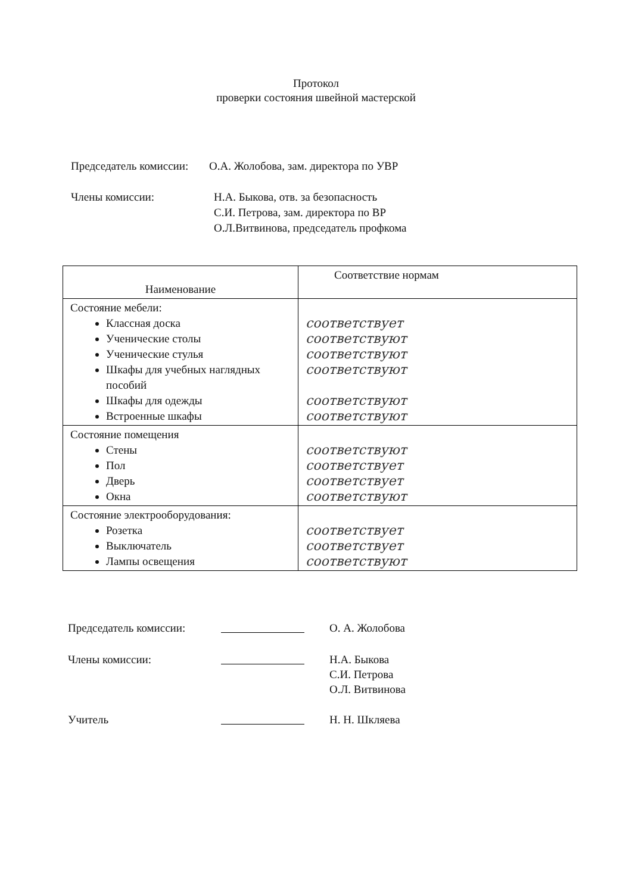Протокол
проверки состояния швейной мастерской
| Председатель комиссии: | О.А. Жолобова, зам. директора по УВР |
| Члены комиссии: | Н.А. Быкова, отв. за безопасность С.И. Петрова, зам. директора по ВР О.Л.Витвинова, председатель профкома |
| Наименование | Соответствие нормам |
| --- | --- |
| Состояние мебели: Классная доска Ученические столы Ученические стулья Шкафы для учебных наглядных пособий Шкафы для одежды Встроенные шкафы | соответствует соответствуют соответствуют соответствуют соответствуют соответствуют |
| Состояние помещения Стены Пол Дверь Окна | соответствуют соответствует соответствует соответствуют |
| Состояние электрооборудования: Розетка Выключатель Лампы освещения | соответствует соответствует соответствуют |
| Председатель комиссии: | | О. А. Жолобова |
| Члены комиссии: | | Н.А. Быкова С.И. Петрова О.Л. Витвинова |
| Учитель | | Н. Н. Шкляева |